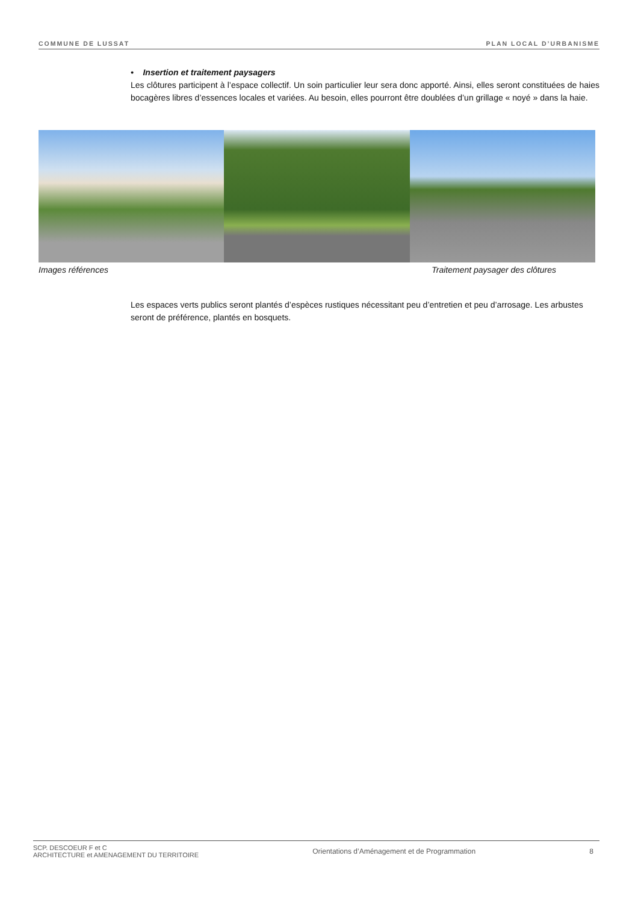COMMUNE DE LUSSAT PLAN LOCAL D’URBANISME
• Insertion et traitement paysagers
Les clôtures participent à l’espace collectif. Un soin particulier leur sera donc apporté. Ainsi, elles seront constituées de haies bocagères libres d’essences locales et variées. Au besoin, elles pourront être doublées d’un grillage « noyé » dans la haie.
Images références Traitement paysager des clôtures
Les espaces verts publics seront plantés d’espèces rustiques nécessitant peu d’entretien et peu d’arrosage. Les arbustes seront de préférence, plantés en bosquets.
SCP. DESCOEUR F et C
ARCHITECTURE et AMENAGEMENT DU TERRITOIRE Orientations d’Aménagement et de Programmation 8